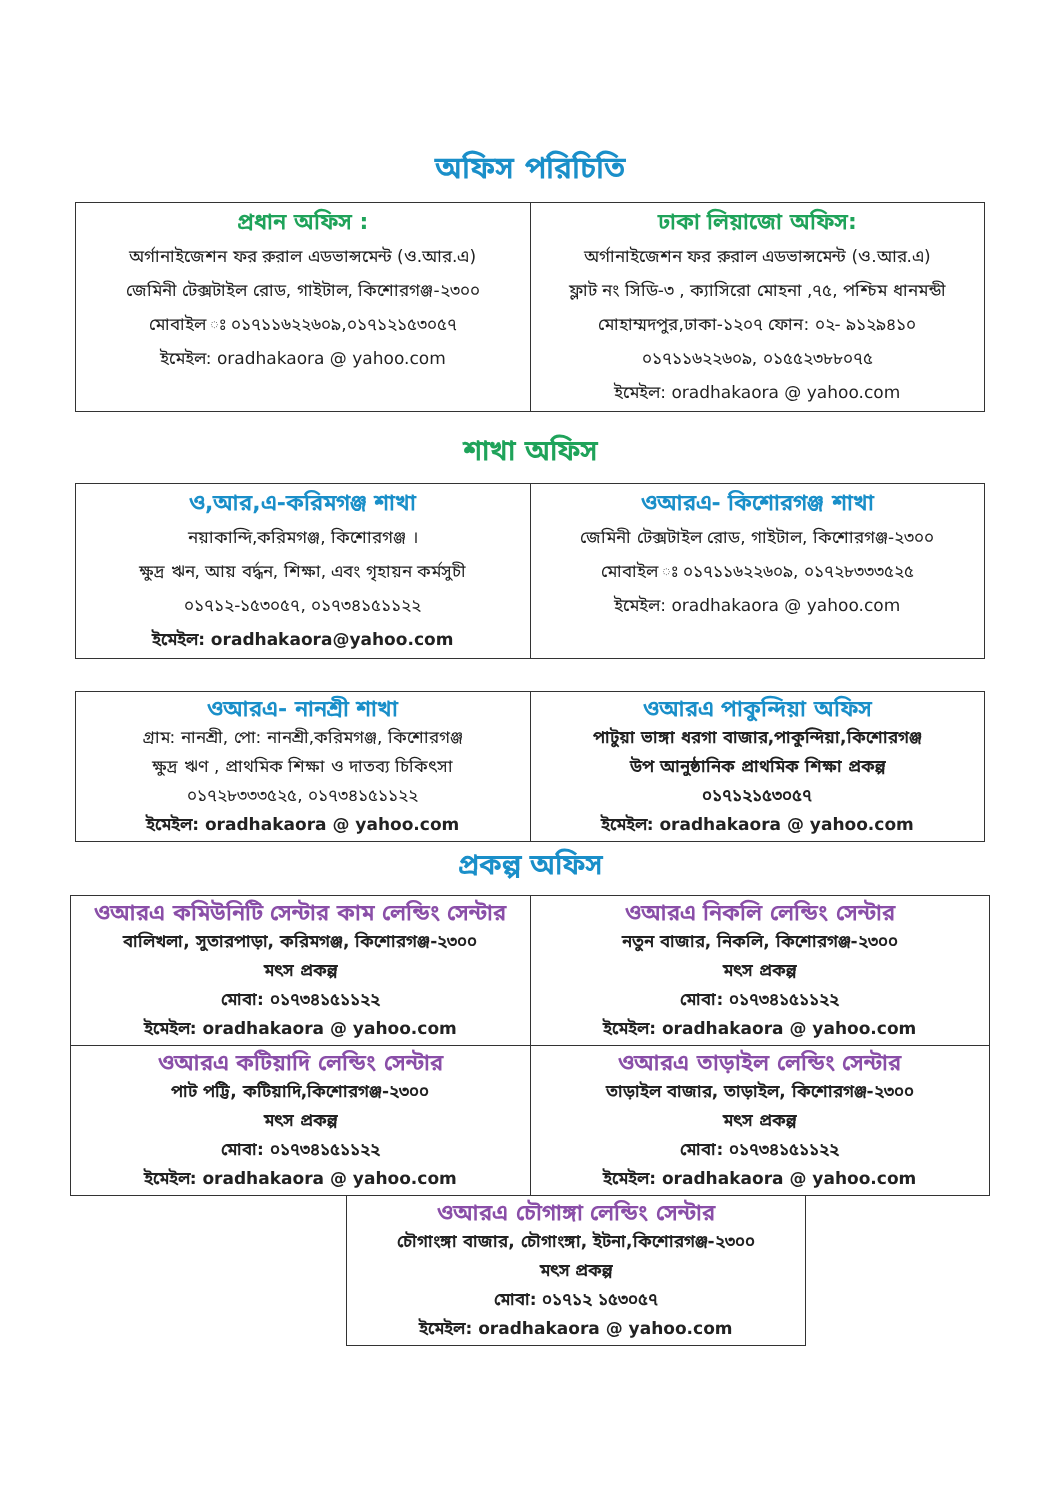অফিস পরিচিতি
| প্রধান অফিস : অর্গানাইজেশন ফর রুরাল এডভান্সমেন্ট (ও.আর.এ) জেমিনী টেক্সটাইল রোড, গাইটাল, কিশোরগঞ্জ-২৩০০ মোবাইল ঃ ০১৭১১৬২২৬০৯,০১৭১২১৫৩০৫৭ ইমেইল: oradhakaora @ yahoo.com | ঢাকা লিয়াজো অফিস: অর্গানাইজেশন ফর রুরাল এডভান্সমেন্ট (ও.আর.এ) ফ্লাট নং সিডি-৩ , ক্যাসিরো মোহনা ,৭৫, পশ্চিম ধানমন্ডী মোহাম্মদপুর,ঢাকা-১২০৭ ফোন: ০২- ৯১২৯৪১০ ০১৭১১৬২২৬০৯, ০১৫৫২৩৮৮০৭৫ ইমেইল: oradhakaora @ yahoo.com |
শাখা অফিস
| ও,আর,এ-করিমগঞ্জ শাখা নয়াকান্দি,করিমগঞ্জ, কিশোরগঞ্জ । ক্ষুদ্র ঋন, আয় বর্দ্ধন, শিক্ষা, এবং গৃহায়ন কর্মসুচী ০১৭১২-১৫৩০৫৭, ০১৭৩৪১৫১১২২ ইমেইল: oradhakaora@yahoo.com | ওআরএ- কিশোরগঞ্জ শাখা জেমিনী টেক্সটাইল রোড, গাইটাল, কিশোরগঞ্জ-২৩০০ মোবাইল ঃ ০১৭১১৬২২৬০৯, ০১৭২৮৩৩৩৫২৫ ইমেইল: oradhakaora @ yahoo.com |
| ওআরএ- নানশ্রী শাখা গ্রাম: নানশ্রী, পো: নানশ্রী,করিমগঞ্জ, কিশোরগঞ্জ ক্ষুদ্র ঋণ , প্রাথমিক শিক্ষা ও দাতব্য চিকিৎসা ০১৭২৮৩৩৩৫২৫, ০১৭৩৪১৫১১২২ ইমেইল: oradhakaora @ yahoo.com | ওআরএ পাকুন্দিয়া অফিস পাটুয়া ভাঙ্গা ধরগা বাজার,পাকুন্দিয়া,কিশোরগঞ্জ উপ আনুষ্ঠানিক প্রাথমিক শিক্ষা প্রকল্প ০১৭১২১৫৩০৫৭ ইমেইল: oradhakaora @ yahoo.com |
প্রকল্প অফিস
| ওআরএ কমিউনিটি সেন্টার কাম লেন্ডিং সেন্টার বালিখলা, সুতারপাড়া, করিমগঞ্জ, কিশোরগঞ্জ-২৩০০ মৎস প্রকল্প মোবা: ০১৭৩৪১৫১১২২ ইমেইল: oradhakaora @ yahoo.com | ওআরএ নিকলি লেন্ডিং সেন্টার নতুন বাজার, নিকলি, কিশোরগঞ্জ-২৩০০ মৎস প্রকল্প মোবা: ০১৭৩৪১৫১১২২ ইমেইল: oradhakaora @ yahoo.com |
| ওআরএ কটিয়াদি লেন্ডিং সেন্টার পাট পট্টি, কটিয়াদি,কিশোরগঞ্জ-২৩০০ মৎস প্রকল্প মোবা: ০১৭৩৪১৫১১২২ ইমেইল: oradhakaora @ yahoo.com | ওআরএ তাড়াইল লেন্ডিং সেন্টার তাড়াইল বাজার, তাড়াইল, কিশোরগঞ্জ-২৩০০ মৎস প্রকল্প মোবা: ০১৭৩৪১৫১১২২ ইমেইল: oradhakaora @ yahoo.com |
| ওআরএ চৌগাঙ্গা লেন্ডিং সেন্টার চৌগাংঙ্গা বাজার, চৌগাংঙ্গা, ইটনা,কিশোরগঞ্জ-২৩০০ মৎস প্রকল্প মোবা: ০১৭১২ ১৫৩০৫৭ ইমেইল: oradhakaora @ yahoo.com |